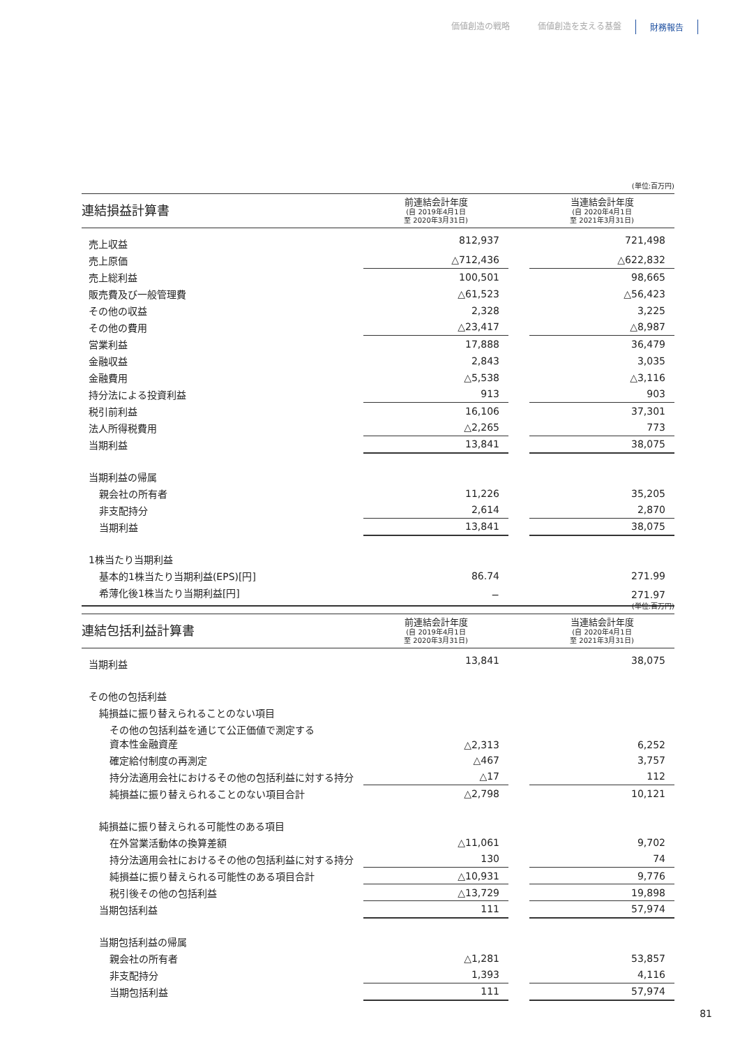価値創造の戦略 価値創造を支える基盤 財務報告
(単位:百万円)
| 連結損益計算書 | 前連結会計年度 (自 2019年4月1日 至 2020年3月31日) | | 当連結会計年度 (自 2020年4月1日 至 2021年3月31日) |
| --- | --- | --- | --- |
| 売上収益 | 812,937 | | 721,498 |
| 売上原価 | △712,436 | | △622,832 |
| 売上総利益 | 100,501 | | 98,665 |
| 販売費及び一般管理費 | △61,523 | | △56,423 |
| その他の収益 | 2,328 | | 3,225 |
| その他の費用 | △23,417 | | △8,987 |
| 営業利益 | 17,888 | | 36,479 |
| 金融収益 | 2,843 | | 3,035 |
| 金融費用 | △5,538 | | △3,116 |
| 持分法による投資利益 | 913 | | 903 |
| 税引前利益 | 16,106 | | 37,301 |
| 法人所得税費用 | △2,265 | | 773 |
| 当期利益 | 13,841 | | 38,075 |
| 当期利益の帰属 | | | |
| 親会社の所有者 | 11,226 | | 35,205 |
| 非支配持分 | 2,614 | | 2,870 |
| 当期利益 | 13,841 | | 38,075 |
| 1株当たり当期利益 | | | |
| 基本的1株当たり当期利益(EPS)[円] | 86.74 | | 271.99 |
| 希薄化後1株当たり当期利益[円] | − | | 271.97 |
(単位:百万円)
| 連結包括利益計算書 | 前連結会計年度 (自 2019年4月1日 至 2020年3月31日) | | 当連結会計年度 (自 2020年4月1日 至 2021年3月31日) |
| --- | --- | --- | --- |
| 当期利益 | 13,841 | | 38,075 |
| その他の包括利益 | | | |
| 純損益に振り替えられることのない項目 | | | |
| その他の包括利益を通じて公正価値で測定する 資本性金融資産 | △2,313 | | 6,252 |
| 確定給付制度の再測定 | △467 | | 3,757 |
| 持分法適用会社におけるその他の包括利益に対する持分 | △17 | | 112 |
| 純損益に振り替えられることのない項目合計 | △2,798 | | 10,121 |
| 純損益に振り替えられる可能性のある項目 | | | |
| 在外営業活動体の換算差額 | △11,061 | | 9,702 |
| 持分法適用会社におけるその他の包括利益に対する持分 | 130 | | 74 |
| 純損益に振り替えられる可能性のある項目合計 | △10,931 | | 9,776 |
| 税引後その他の包括利益 | △13,729 | | 19,898 |
| 当期包括利益 | 111 | | 57,974 |
| 当期包括利益の帰属 | | | |
| 親会社の所有者 | △1,281 | | 53,857 |
| 非支配持分 | 1,393 | | 4,116 |
| 当期包括利益 | 111 | | 57,974 |
81